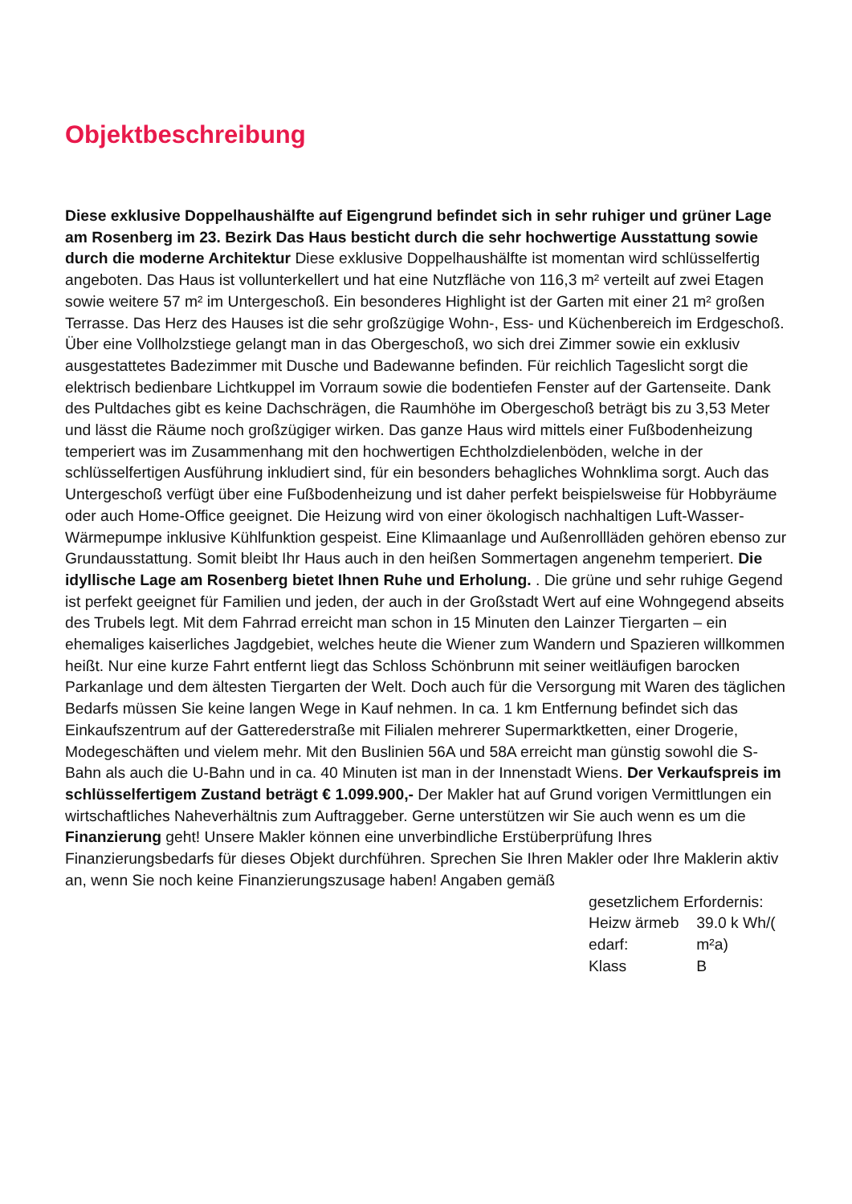Objektbeschreibung
Diese exklusive Doppelhaushälfte auf Eigengrund befindet sich in sehr ruhiger und grüner Lage am Rosenberg im 23. Bezirk Das Haus besticht durch die sehr hochwertige Ausstattung sowie durch die moderne Architektur Diese exklusive Doppelhaushälfte ist momentan wird schlüsselfertig angeboten. Das Haus ist vollunterkellert und hat eine Nutzfläche von 116,3 m² verteilt auf zwei Etagen sowie weitere 57 m² im Untergeschoß. Ein besonderes Highlight ist der Garten mit einer 21 m² großen Terrasse. Das Herz des Hauses ist die sehr großzügige Wohn-, Ess- und Küchenbereich im Erdgeschoß. Über eine Vollholzstiege gelangt man in das Obergeschoß, wo sich drei Zimmer sowie ein exklusiv ausgestattetes Badezimmer mit Dusche und Badewanne befinden. Für reichlich Tageslicht sorgt die elektrisch bedienbare Lichtkuppel im Vorraum sowie die bodentiefen Fenster auf der Gartenseite. Dank des Pultdaches gibt es keine Dachschrägen, die Raumhöhe im Obergeschoß beträgt bis zu 3,53 Meter und lässt die Räume noch großzügiger wirken. Das ganze Haus wird mittels einer Fußbodenheizung temperiert was im Zusammenhang mit den hochwertigen Echtholzdielenböden, welche in der schlüsselfertigen Ausführung inkludiert sind, für ein besonders behagliches Wohnklima sorgt. Auch das Untergeschoß verfügt über eine Fußbodenheizung und ist daher perfekt beispielsweise für Hobbyräume oder auch Home-Office geeignet. Die Heizung wird von einer ökologisch nachhaltigen Luft-Wasser-Wärmepumpe inklusive Kühlfunktion gespeist. Eine Klimaanlage und Außenrollläden gehören ebenso zur Grundausstattung. Somit bleibt Ihr Haus auch in den heißen Sommertagen angenehm temperiert. Die idyllische Lage am Rosenberg bietet Ihnen Ruhe und Erholung. . Die grüne und sehr ruhige Gegend ist perfekt geeignet für Familien und jeden, der auch in der Großstadt Wert auf eine Wohngegend abseits des Trubels legt. Mit dem Fahrrad erreicht man schon in 15 Minuten den Lainzer Tiergarten – ein ehemaliges kaiserliches Jagdgebiet, welches heute die Wiener zum Wandern und Spazieren willkommen heißt. Nur eine kurze Fahrt entfernt liegt das Schloss Schönbrunn mit seiner weitläufigen barocken Parkanlage und dem ältesten Tiergarten der Welt. Doch auch für die Versorgung mit Waren des täglichen Bedarfs müssen Sie keine langen Wege in Kauf nehmen. In ca. 1 km Entfernung befindet sich das Einkaufszentrum auf der Gatterederstraße mit Filialen mehrerer Supermarktketten, einer Drogerie, Modegeschäften und vielem mehr. Mit den Buslinien 56A und 58A erreicht man günstig sowohl die S-Bahn als auch die U-Bahn und in ca. 40 Minuten ist man in der Innenstadt Wiens. Der Verkaufspreis im schlüsselfertigem Zustand beträgt € 1.099.900,- Der Makler hat auf Grund vorigen Vermittlungen ein wirtschaftliches Naheverhältnis zum Auftraggeber. Gerne unterstützen wir Sie auch wenn es um die Finanzierung geht! Unsere Makler können eine unverbindliche Erstüberprüfung Ihres Finanzierungsbedarfs für dieses Objekt durchführen. Sprechen Sie Ihren Makler oder Ihre Maklerin aktiv an, wenn Sie noch keine Finanzierungszusage haben! Angaben gemäß
gesetzlichem Erfordernis:
| Heizw ärmeb edarf: | 39.0 k Wh/( m²a) |
| Klass | B |